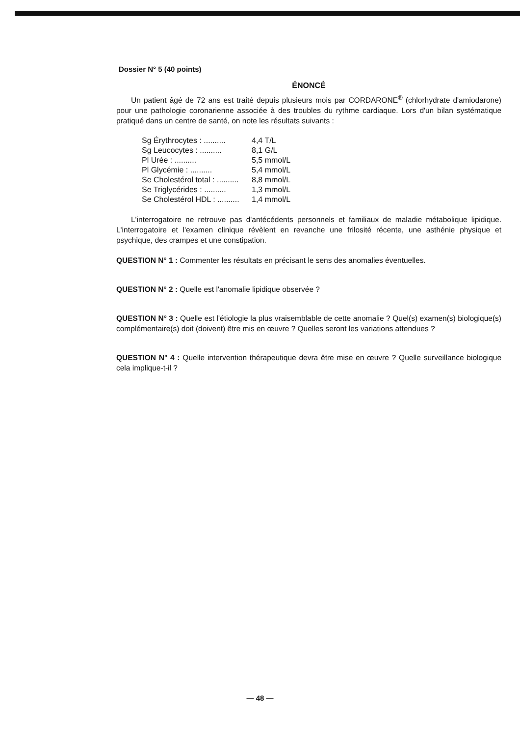Dossier N° 5 (40 points)
ÉNONCÉ
Un patient âgé de 72 ans est traité depuis plusieurs mois par CORDARONE<sup>®</sup> (chlorhydrate d'amiodarone) pour une pathologie coronarienne associée à des troubles du rythme cardiaque. Lors d'un bilan systématique pratiqué dans un centre de santé, on note les résultats suivants :
| Sg Érythrocytes : .......... | 4,4 T/L |
| Sg Leucocytes : .......... | 8,1 G/L |
| Pl Urée : .......... | 5,5 mmol/L |
| Pl Glycémie : .......... | 5,4 mmol/L |
| Se Cholestérol total : .......... | 8,8 mmol/L |
| Se Triglycérides : .......... | 1,3 mmol/L |
| Se Cholestérol HDL : .......... | 1,4 mmol/L |
L'interrogatoire ne retrouve pas d'antécédents personnels et familiaux de maladie métabolique lipidique. L'interrogatoire et l'examen clinique révèlent en revanche une frilosité récente, une asthénie physique et psychique, des crampes et une constipation.
QUESTION N° 1 : Commenter les résultats en précisant le sens des anomalies éventuelles.
QUESTION N° 2 : Quelle est l'anomalie lipidique observée ?
QUESTION N° 3 : Quelle est l'étiologie la plus vraisemblable de cette anomalie ? Quel(s) examen(s) biologique(s) complémentaire(s) doit (doivent) être mis en œuvre ? Quelles seront les variations attendues ?
QUESTION N° 4 : Quelle intervention thérapeutique devra être mise en œuvre ? Quelle surveillance biologique cela implique-t-il ?
— 48 —